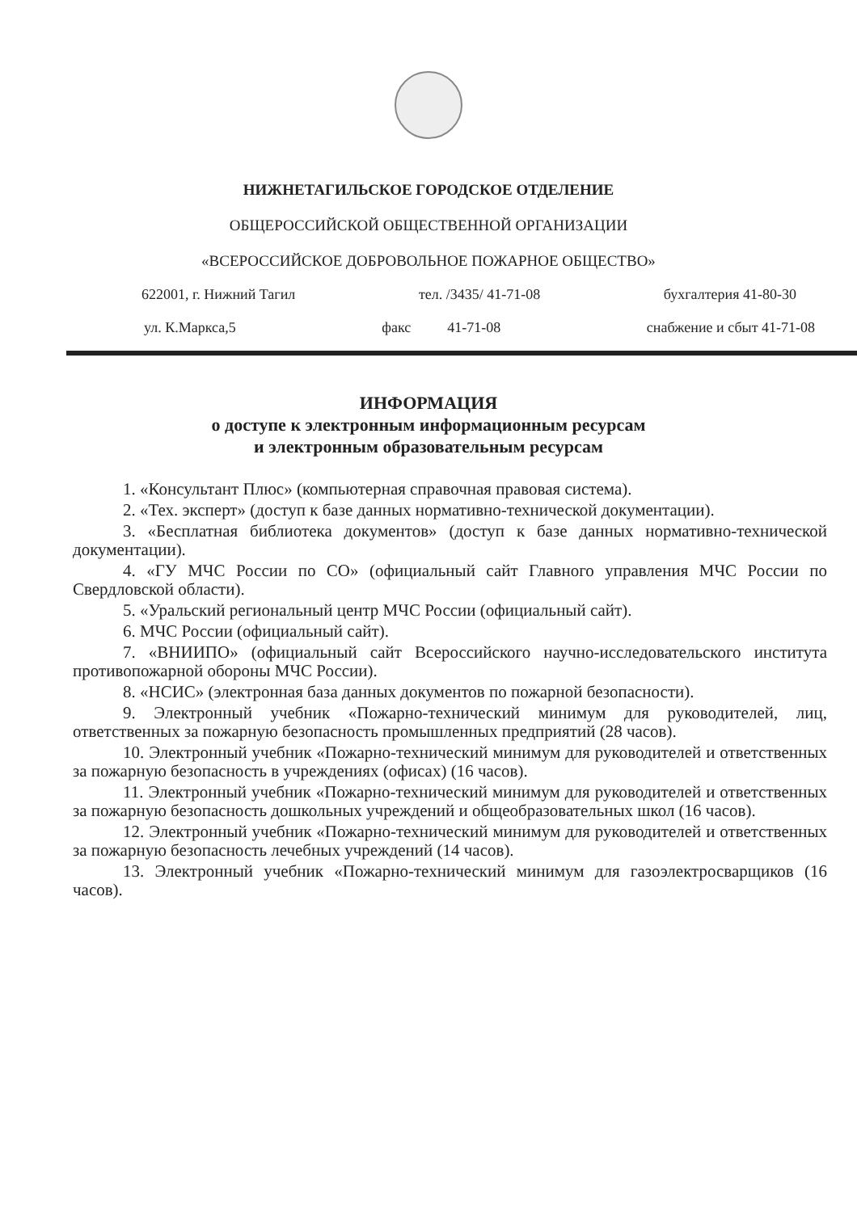НИЖНЕТАГИЛЬСКОЕ ГОРОДСКОЕ ОТДЕЛЕНИЕ
ОБЩЕРОССИЙСКОЙ ОБЩЕСТВЕННОЙ ОРГАНИЗАЦИИ
«ВСЕРОССИЙСКОЕ ДОБРОВОЛЬНОЕ ПОЖАРНОЕ ОБЩЕСТВО»
622001, г. Нижний Тагил тел. /3435/ 41-71-08 бухгалтерия 41-80-30
ул. К.Маркса,5 факс 41-71-08 снабжение и сбыт 41-71-08
ИНФОРМАЦИЯ
о доступе к электронным информационным ресурсам
и электронным образовательным ресурсам
1. «Консультант Плюс» (компьютерная справочная правовая система).
2. «Тех. эксперт» (доступ к базе данных нормативно-технической документации).
3. «Бесплатная библиотека документов» (доступ к базе данных нормативно-технической документации).
4. «ГУ МЧС России по СО» (официальный сайт Главного управления МЧС России по Свердловской области).
5. «Уральский региональный центр МЧС России (официальный сайт).
6. МЧС России (официальный сайт).
7. «ВНИИПО» (официальный сайт Всероссийского научно-исследовательского института противопожарной обороны МЧС России).
8. «НСИС» (электронная база данных документов по пожарной безопасности).
9. Электронный учебник «Пожарно-технический минимум для руководителей, лиц, ответственных за пожарную безопасность промышленных предприятий (28 часов).
10. Электронный учебник «Пожарно-технический минимум для руководителей и ответственных за пожарную безопасность в учреждениях (офисах) (16 часов).
11. Электронный учебник «Пожарно-технический минимум для руководителей и ответственных за пожарную безопасность дошкольных учреждений и общеобразовательных школ (16 часов).
12. Электронный учебник «Пожарно-технический минимум для руководителей и ответственных за пожарную безопасность лечебных учреждений (14 часов).
13. Электронный учебник «Пожарно-технический минимум для газоэлектросварщиков (16 часов).